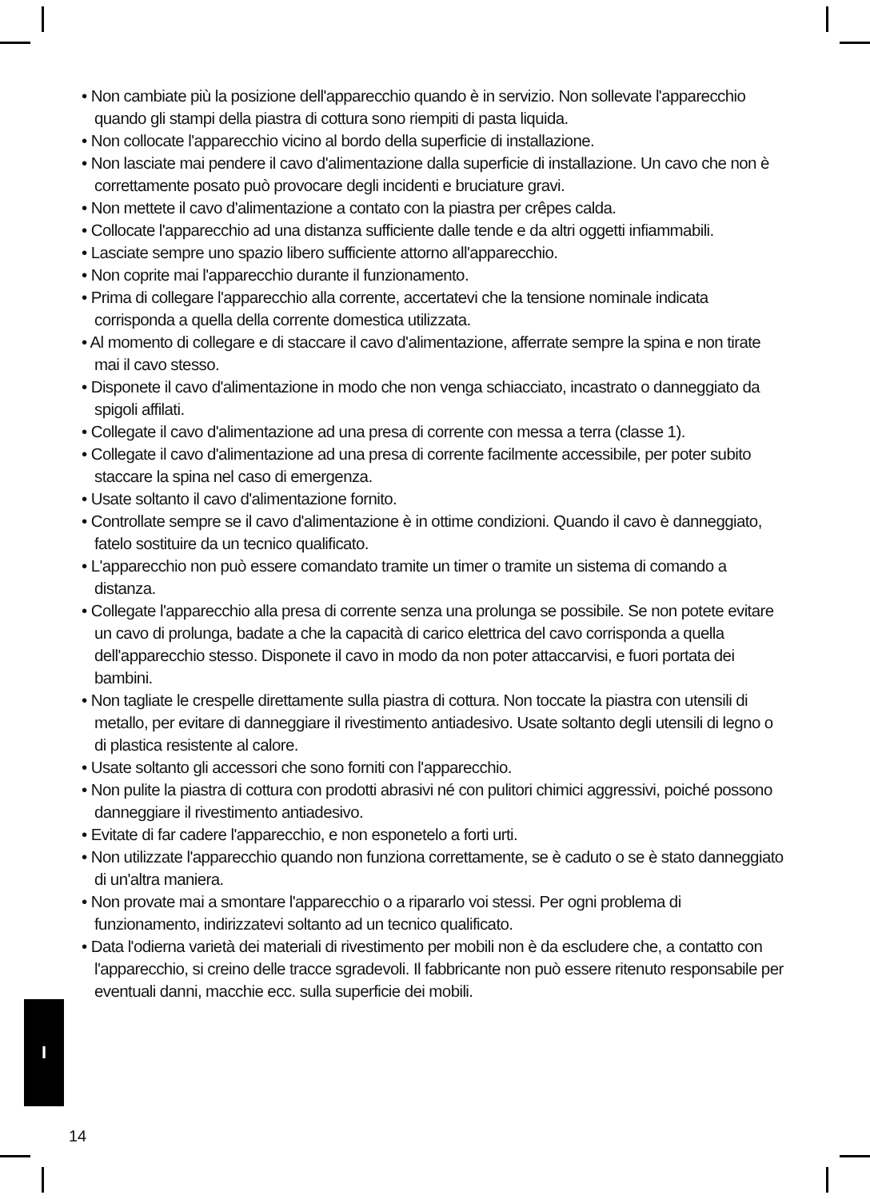• Non cambiate più la posizione dell'apparecchio quando è in servizio. Non sollevate l'apparecchio quando gli stampi della piastra di cottura sono riempiti di pasta liquida.
• Non collocate l'apparecchio vicino al bordo della superficie di installazione.
• Non lasciate mai pendere il cavo d'alimentazione dalla superficie di installazione. Un cavo che non è correttamente posato può provocare degli incidenti e bruciature gravi.
• Non mettete il cavo d'alimentazione a contato con la piastra per crêpes calda.
• Collocate l'apparecchio ad una distanza sufficiente dalle tende e da altri oggetti infiammabili.
• Lasciate sempre uno spazio libero sufficiente attorno all'apparecchio.
• Non coprite mai l'apparecchio durante il funzionamento.
• Prima di collegare l'apparecchio alla corrente, accertatevi che la tensione nominale indicata corrisponda a quella della corrente domestica utilizzata.
• Al momento di collegare e di staccare il cavo d'alimentazione, afferrate sempre la spina e non tirate mai il cavo stesso.
• Disponete il cavo d'alimentazione in modo che non venga schiacciato, incastrato o danneggiato da spigoli affilati.
• Collegate il cavo d'alimentazione ad una presa di corrente con messa a terra (classe 1).
• Collegate il cavo d'alimentazione ad una presa di corrente facilmente accessibile, per poter subito staccare la spina nel caso di emergenza.
• Usate soltanto il cavo d'alimentazione fornito.
• Controllate sempre se il cavo d'alimentazione è in ottime condizioni. Quando il cavo è danneggiato, fatelo sostituire da un tecnico qualificato.
• L'apparecchio non può essere comandato tramite un timer o tramite un sistema di comando a distanza.
• Collegate l'apparecchio alla presa di corrente senza una prolunga se possibile. Se non potete evitare un cavo di prolunga, badate a che la capacità di carico elettrica del cavo corrisponda a quella dell'apparecchio stesso. Disponete il cavo in modo da non poter attaccarvisi, e fuori portata dei bambini.
• Non tagliate le crespelle direttamente sulla piastra di cottura. Non toccate la piastra con utensili di metallo, per evitare di danneggiare il rivestimento antiadesivo. Usate soltanto degli utensili di legno o di plastica resistente al calore.
• Usate soltanto gli accessori che sono forniti con l'apparecchio.
• Non pulite la piastra di cottura con prodotti abrasivi né con pulitori chimici aggressivi, poiché possono danneggiare il rivestimento antiadesivo.
• Evitate di far cadere l'apparecchio, e non esponetelo a forti urti.
• Non utilizzate l'apparecchio quando non funziona correttamente, se è caduto o se è stato danneggiato di un'altra maniera.
• Non provate mai a smontare l'apparecchio o a ripararlo voi stessi. Per ogni problema di funzionamento, indirizzatevi soltanto ad un tecnico qualificato.
• Data l'odierna varietà dei materiali di rivestimento per mobili non è da escludere che, a contatto con l'apparecchio, si creino delle tracce sgradevoli. Il fabbricante non può essere ritenuto responsabile per eventuali danni, macchie ecc. sulla superficie dei mobili.
I
14